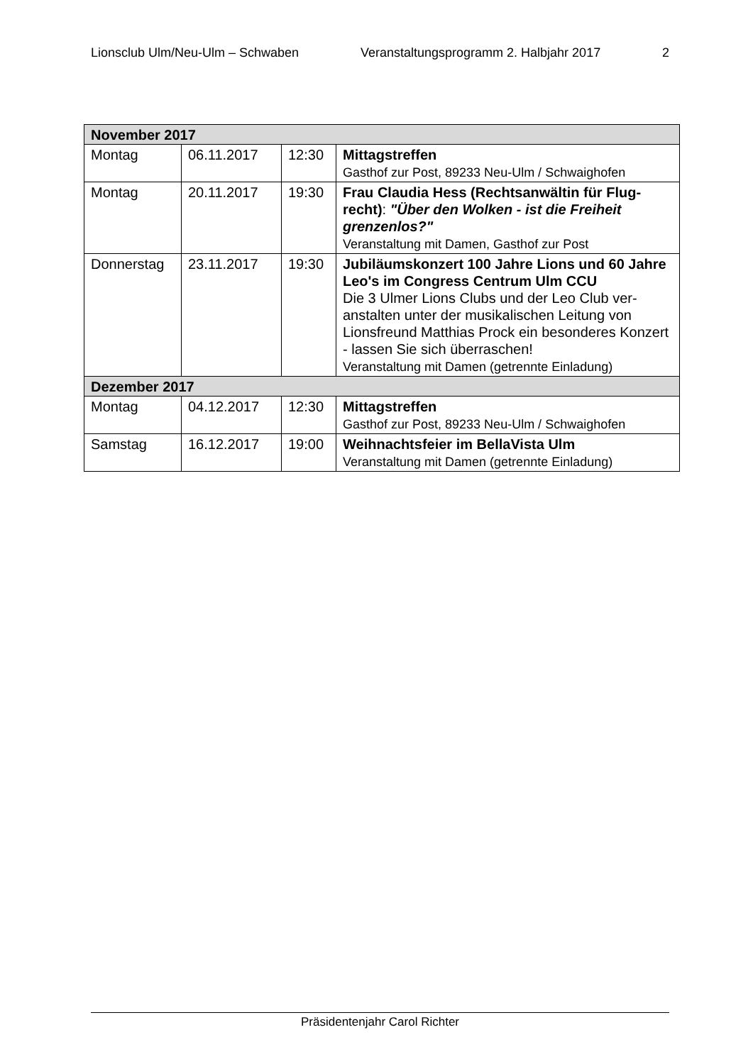Lionsclub Ulm/Neu-Ulm – Schwaben Veranstaltungsprogramm 2. Halbjahr 2017 2
| November 2017 | | | |
| --- | --- | --- | --- |
| Montag | 06.11.2017 | 12:30 | Mittagstreffen Gasthof zur Post, 89233 Neu-Ulm / Schwaighofen |
| Montag | 20.11.2017 | 19:30 | Frau Claudia Hess (Rechtsanwältin für Flug-recht) : "Über den Wolken - ist die Freiheit grenzenlos?" Veranstaltung mit Damen, Gasthof zur Post |
| Donnerstag | 23.11.2017 | 19:30 | Jubiläumskonzert 100 Jahre Lions und 60 Jahre Leo's im Congress Centrum Ulm CCU Die 3 Ulmer Lions Clubs und der Leo Club ver-anstalten unter der musikalischen Leitung von Lionsfreund Matthias Prock ein besonderes Konzert - lassen Sie sich überraschen! Veranstaltung mit Damen (getrennte Einladung) |
| Dezember 2017 | | | |
| Montag | 04.12.2017 | 12:30 | Mittagstreffen Gasthof zur Post, 89233 Neu-Ulm / Schwaighofen |
| Samstag | 16.12.2017 | 19:00 | Weihnachtsfeier im BellaVista Ulm Veranstaltung mit Damen (getrennte Einladung) |
Präsidentenjahr Carol Richter